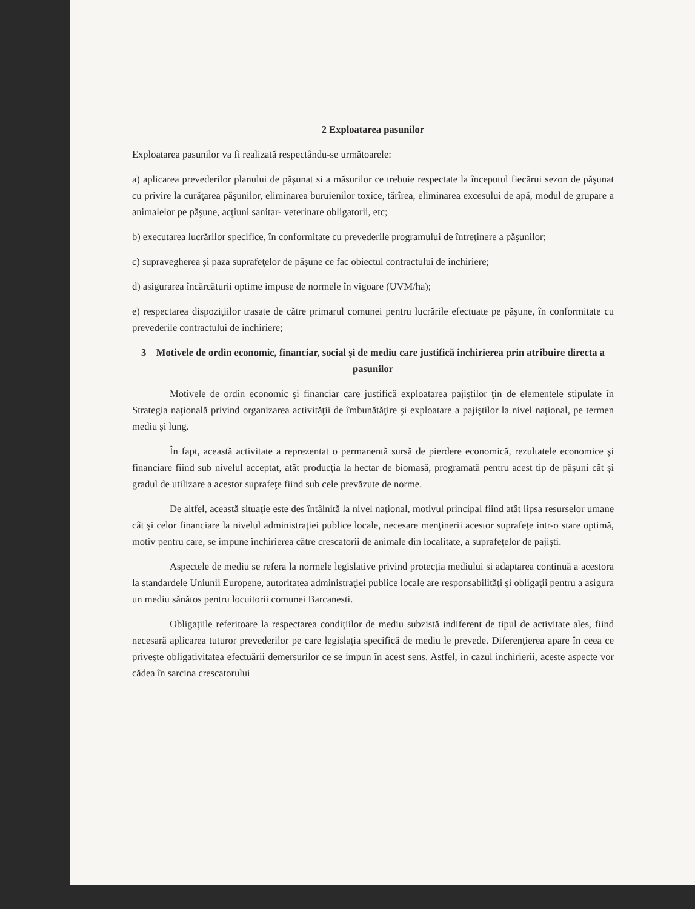2 Exploatarea pasunilor
Exploatarea pasunilor va fi realizată respectându-se următoarele:
a) aplicarea prevederilor planului de păşunat si a măsurilor ce trebuie respectate la începutul fiecărui sezon de păşunat cu privire la curăţarea păşunilor, eliminarea buruienilor toxice, tărîrea, eliminarea excesului de apă, modul de grupare a animalelor pe păşune, acţiuni sanitar- veterinare obligatorii, etc;
b) executarea lucrărilor specifice, în conformitate cu prevederile programului de întreţinere a păşunilor;
c) supravegherea şi paza suprafeţelor de păşune ce fac obiectul contractului de inchiriere;
d) asigurarea încărcăturii optime impuse de normele în vigoare (UVM/ha);
e) respectarea dispoziţiilor trasate de către primarul comunei pentru lucrările efectuate pe păşune, în conformitate cu prevederile contractului de inchiriere;
3 Motivele de ordin economic, financiar, social şi de mediu care justifică inchirierea prin atribuire directa a pasunilor
Motivele de ordin economic şi financiar care justifică exploatarea pajiştilor ţin de elementele stipulate în Strategia naţională privind organizarea activităţii de îmbunătăţire şi exploatare a pajiştilor la nivel naţional, pe termen mediu şi lung.
În fapt, această activitate a reprezentat o permanentă sursă de pierdere economică, rezultatele economice şi financiare fiind sub nivelul acceptat, atât producţia la hectar de biomasă, programată pentru acest tip de păşuni cât şi gradul de utilizare a acestor suprafeţe fiind sub cele prevăzute de norme.
De altfel, această situaţie este des întâlnită la nivel naţional, motivul principal fiind atât lipsa resurselor umane cât şi celor financiare la nivelul administraţiei publice locale, necesare menţinerii acestor suprafeţe intr-o stare optimă, motiv pentru care, se impune închirierea către crescatorii de animale din localitate, a suprafeţelor de pajişti.
Aspectele de mediu se refera la normele legislative privind protecţia mediului si adaptarea continuă a acestora la standardele Uniunii Europene, autoritatea administraţiei publice locale are responsabilităţi şi obligaţii pentru a asigura un mediu sănătos pentru locuitorii comunei Barcanesti.
Obligaţiile referitoare la respectarea condiţiilor de mediu subzistă indiferent de tipul de activitate ales, fiind necesară aplicarea tuturor prevederilor pe care legislaţia specifică de mediu le prevede. Diferenţierea apare în ceea ce priveşte obligativitatea efectuării demersurilor ce se impun în acest sens. Astfel, in cazul inchirierii, aceste aspecte vor cădea în sarcina crescatorului